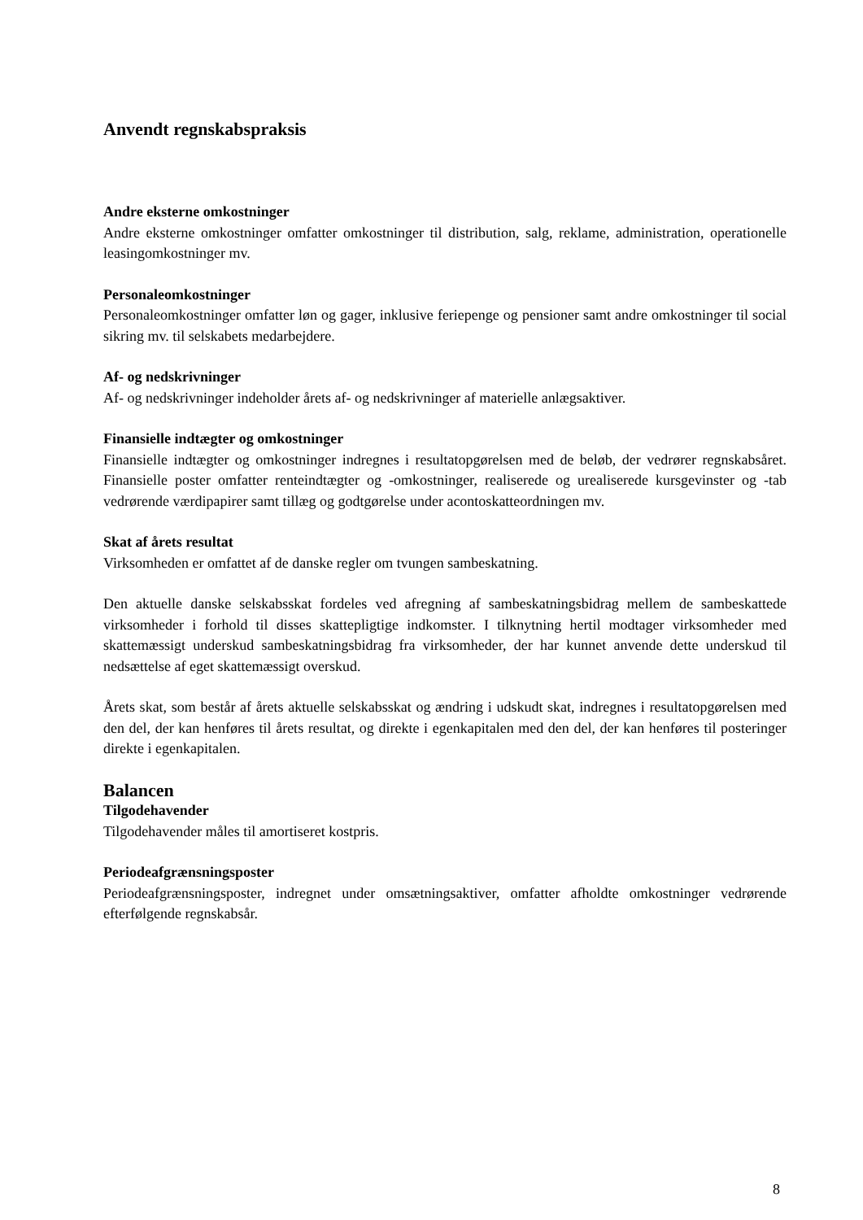Anvendt regnskabspraksis
Andre eksterne omkostninger
Andre eksterne omkostninger omfatter omkostninger til distribution, salg, reklame, administration, operationelle leasingomkostninger mv.
Personaleomkostninger
Personaleomkostninger omfatter løn og gager, inklusive feriepenge og pensioner samt andre omkostninger til social sikring mv. til selskabets medarbejdere.
Af- og nedskrivninger
Af- og nedskrivninger indeholder årets af- og nedskrivninger af materielle anlægsaktiver.
Finansielle indtægter og omkostninger
Finansielle indtægter og omkostninger indregnes i resultatopgørelsen med de beløb, der vedrører regnskabsåret. Finansielle poster omfatter renteindtægter og -omkostninger, realiserede og urealiserede kursgevinster og -tab vedrørende værdipapirer samt tillæg og godtgørelse under acontoskatteordningen mv.
Skat af årets resultat
Virksomheden er omfattet af de danske regler om tvungen sambeskatning.
Den aktuelle danske selskabsskat fordeles ved afregning af sambeskatningsbidrag mellem de sambeskattede virksomheder i forhold til disses skattepligtige indkomster. I tilknytning hertil modtager virksomheder med skattemæssigt underskud sambeskatningsbidrag fra virksomheder, der har kunnet anvende dette underskud til nedsættelse af eget skattemæssigt overskud.
Årets skat, som består af årets aktuelle selskabsskat og ændring i udskudt skat, indregnes i resultatopgørelsen med den del, der kan henføres til årets resultat, og direkte i egenkapitalen med den del, der kan henføres til posteringer direkte i egenkapitalen.
Balancen
Tilgodehavender
Tilgodehavender måles til amortiseret kostpris.
Periodeafgrænsningsposter
Periodeafgrænsningsposter, indregnet under omsætningsaktiver, omfatter afholdte omkostninger vedrørende efterfølgende regnskabsår.
8